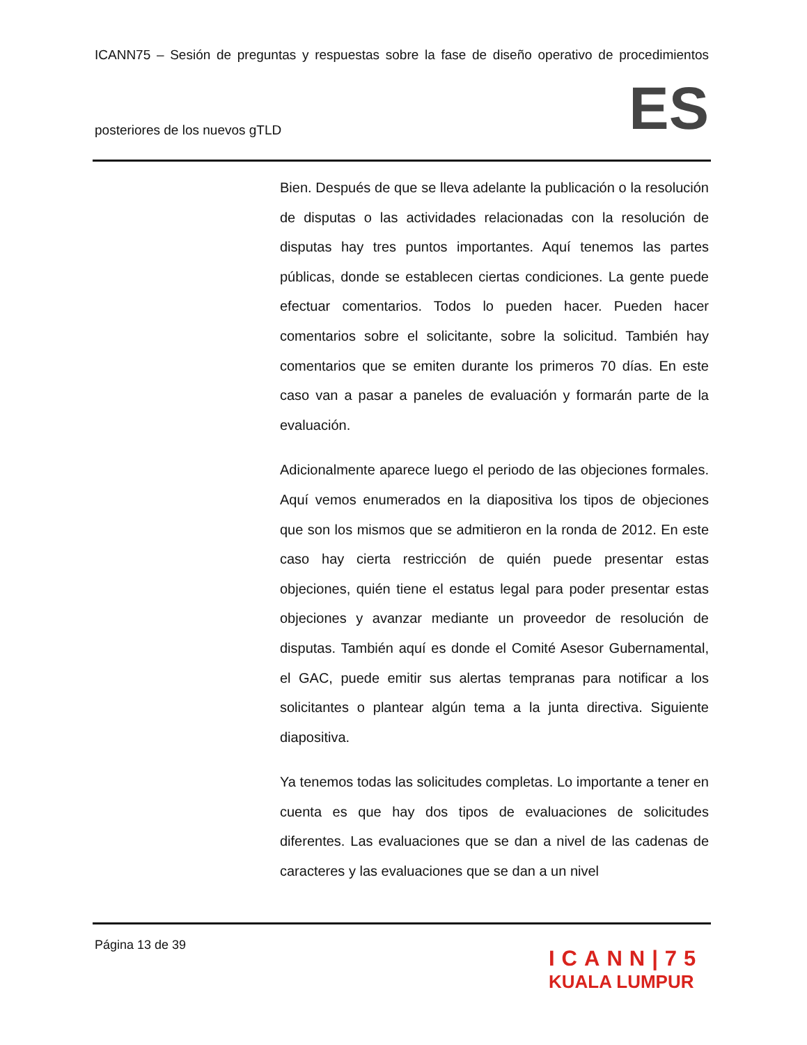ICANN75 – Sesión de preguntas y respuestas sobre la fase de diseño operativo de procedimientos
posteriores de los nuevos gTLD ES
Bien. Después de que se lleva adelante la publicación o la resolución de disputas o las actividades relacionadas con la resolución de disputas hay tres puntos importantes. Aquí tenemos las partes públicas, donde se establecen ciertas condiciones. La gente puede efectuar comentarios. Todos lo pueden hacer. Pueden hacer comentarios sobre el solicitante, sobre la solicitud. También hay comentarios que se emiten durante los primeros 70 días. En este caso van a pasar a paneles de evaluación y formarán parte de la evaluación.
Adicionalmente aparece luego el periodo de las objeciones formales. Aquí vemos enumerados en la diapositiva los tipos de objeciones que son los mismos que se admitieron en la ronda de 2012. En este caso hay cierta restricción de quién puede presentar estas objeciones, quién tiene el estatus legal para poder presentar estas objeciones y avanzar mediante un proveedor de resolución de disputas. También aquí es donde el Comité Asesor Gubernamental, el GAC, puede emitir sus alertas tempranas para notificar a los solicitantes o plantear algún tema a la junta directiva. Siguiente diapositiva.
Ya tenemos todas las solicitudes completas. Lo importante a tener en cuenta es que hay dos tipos de evaluaciones de solicitudes diferentes. Las evaluaciones que se dan a nivel de las cadenas de caracteres y las evaluaciones que se dan a un nivel
Página 13 de 39
ICANN|75
KUALA LUMPUR